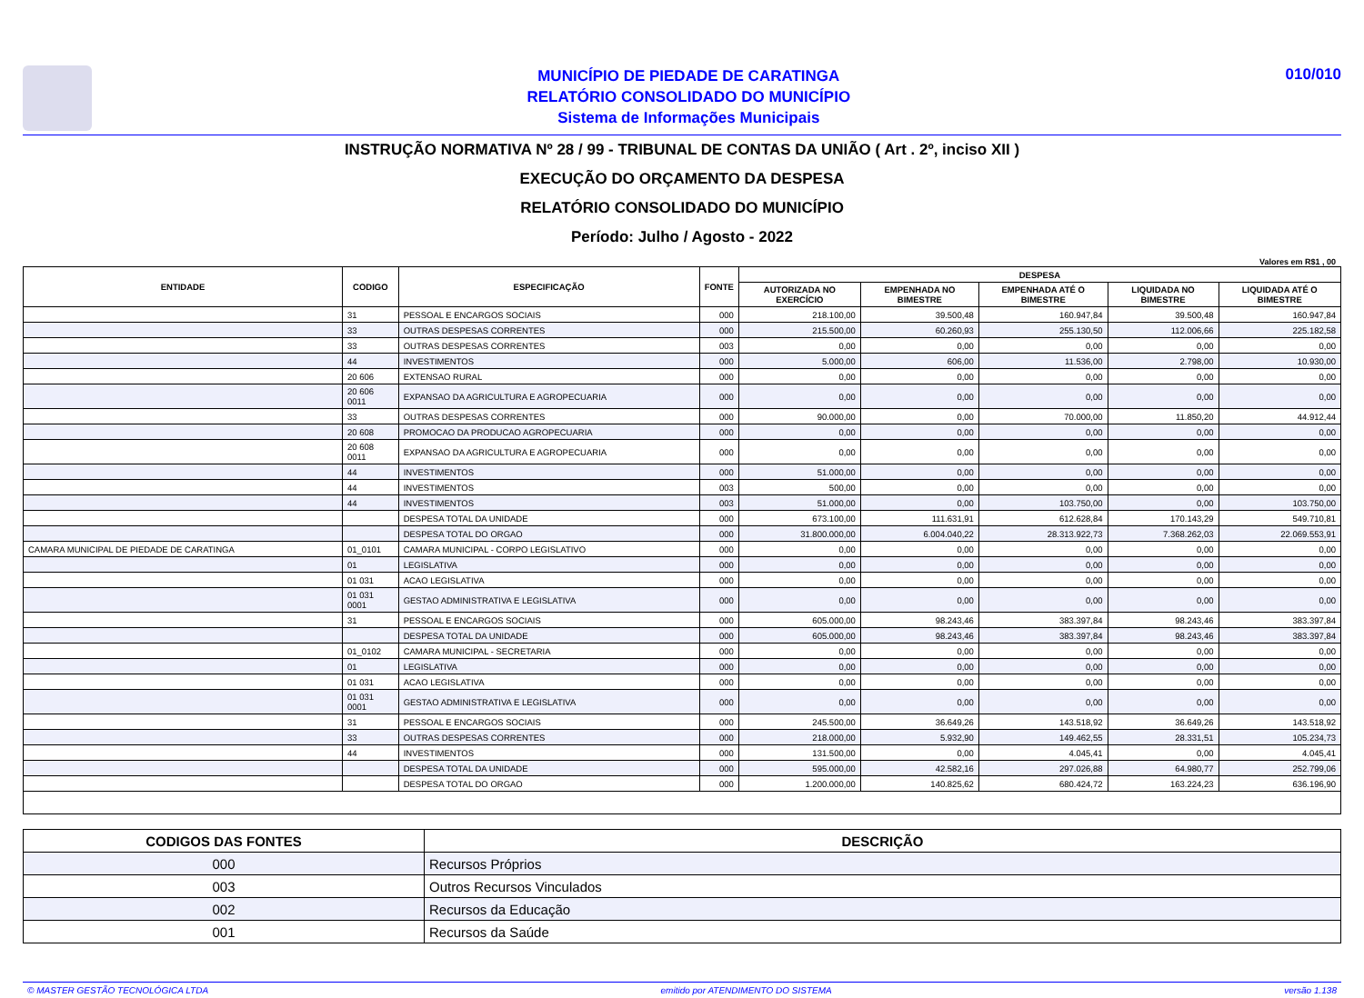MUNICÍPIO DE PIEDADE DE CARATINGA
RELATÓRIO CONSOLIDADO DO MUNICÍPIO
Sistema de Informações Municipais
010/010
INSTRUÇÃO NORMATIVA Nº 28 / 99 - TRIBUNAL DE CONTAS DA UNIÃO ( Art . 2º, inciso XII )
EXECUÇÃO DO ORÇAMENTO DA DESPESA
RELATÓRIO CONSOLIDADO DO MUNICÍPIO
Período: Julho / Agosto - 2022
Valores em R$1 , 00
| ENTIDADE | CODIGO | ESPECIFICAÇÃO | FONTE | DESPESA | | | | |
| --- | --- | --- | --- | --- | --- | --- | --- | --- |
| | | | | AUTORIZADA NO EXERCÍCIO | EMPENHADA NO BIMESTRE | EMPENHADA ATÉ O BIMESTRE | LIQUIDADA NO BIMESTRE | LIQUIDADA ATÉ O BIMESTRE |
| | 31 | PESSOAL E ENCARGOS SOCIAIS | 000 | 218.100,00 | 39.500,48 | 160.947,84 | 39.500,48 | 160.947,84 |
| | 33 | OUTRAS DESPESAS CORRENTES | 000 | 215.500,00 | 60.260,93 | 255.130,50 | 112.006,66 | 225.182,58 |
| | 33 | OUTRAS DESPESAS CORRENTES | 003 | 0,00 | 0,00 | 0,00 | 0,00 | 0,00 |
| | 44 | INVESTIMENTOS | 000 | 5.000,00 | 606,00 | 11.536,00 | 2.798,00 | 10.930,00 |
| | 20 606 | EXTENSAO RURAL | 000 | 0,00 | 0,00 | 0,00 | 0,00 | 0,00 |
| | 20 606 0011 | EXPANSAO DA AGRICULTURA E AGROPECUARIA | 000 | 0,00 | 0,00 | 0,00 | 0,00 | 0,00 |
| | 33 | OUTRAS DESPESAS CORRENTES | 000 | 90.000,00 | 0,00 | 70.000,00 | 11.850,20 | 44.912,44 |
| | 20 608 | PROMOCAO DA PRODUCAO AGROPECUARIA | 000 | 0,00 | 0,00 | 0,00 | 0,00 | 0,00 |
| | 20 608 0011 | EXPANSAO DA AGRICULTURA E AGROPECUARIA | 000 | 0,00 | 0,00 | 0,00 | 0,00 | 0,00 |
| | 44 | INVESTIMENTOS | 000 | 51.000,00 | 0,00 | 0,00 | 0,00 | 0,00 |
| | 44 | INVESTIMENTOS | 003 | 500,00 | 0,00 | 0,00 | 0,00 | 0,00 |
| | 44 | INVESTIMENTOS | 003 | 51.000,00 | 0,00 | 103.750,00 | 0,00 | 103.750,00 |
| | | DESPESA TOTAL DA UNIDADE | 000 | 673.100,00 | 111.631,91 | 612.628,84 | 170.143,29 | 549.710,81 |
| | | DESPESA TOTAL DO ORGAO | 000 | 31.800.000,00 | 6.004.040,22 | 28.313.922,73 | 7.368.262,03 | 22.069.553,91 |
| CAMARA MUNICIPAL DE PIEDADE DE CARATINGA | 01_0101 | CAMARA MUNICIPAL - CORPO LEGISLATIVO | 000 | 0,00 | 0,00 | 0,00 | 0,00 | 0,00 |
| | 01 | LEGISLATIVA | 000 | 0,00 | 0,00 | 0,00 | 0,00 | 0,00 |
| | 01 031 | ACAO LEGISLATIVA | 000 | 0,00 | 0,00 | 0,00 | 0,00 | 0,00 |
| | 01 031 0001 | GESTAO ADMINISTRATIVA E LEGISLATIVA | 000 | 0,00 | 0,00 | 0,00 | 0,00 | 0,00 |
| | 31 | PESSOAL E ENCARGOS SOCIAIS | 000 | 605.000,00 | 98.243,46 | 383.397,84 | 98.243,46 | 383.397,84 |
| | | DESPESA TOTAL DA UNIDADE | 000 | 605.000,00 | 98.243,46 | 383.397,84 | 98.243,46 | 383.397,84 |
| | 01_0102 | CAMARA MUNICIPAL - SECRETARIA | 000 | 0,00 | 0,00 | 0,00 | 0,00 | 0,00 |
| | 01 | LEGISLATIVA | 000 | 0,00 | 0,00 | 0,00 | 0,00 | 0,00 |
| | 01 031 | ACAO LEGISLATIVA | 000 | 0,00 | 0,00 | 0,00 | 0,00 | 0,00 |
| | 01 031 0001 | GESTAO ADMINISTRATIVA E LEGISLATIVA | 000 | 0,00 | 0,00 | 0,00 | 0,00 | 0,00 |
| | 31 | PESSOAL E ENCARGOS SOCIAIS | 000 | 245.500,00 | 36.649,26 | 143.518,92 | 36.649,26 | 143.518,92 |
| | 33 | OUTRAS DESPESAS CORRENTES | 000 | 218.000,00 | 5.932,90 | 149.462,55 | 28.331,51 | 105.234,73 |
| | 44 | INVESTIMENTOS | 000 | 131.500,00 | 0,00 | 4.045,41 | 0,00 | 4.045,41 |
| | | DESPESA TOTAL DA UNIDADE | 000 | 595.000,00 | 42.582,16 | 297.026,88 | 64.980,77 | 252.799,06 |
| | | DESPESA TOTAL DO ORGAO | 000 | 1.200.000,00 | 140.825,62 | 680.424,72 | 163.224,23 | 636.196,90 |
| CODIGOS DAS FONTES | DESCRIÇÃO |
| --- | --- |
| 000 | Recursos Próprios |
| 003 | Outros Recursos Vinculados |
| 002 | Recursos da Educação |
| 001 | Recursos da Saúde |
© MASTER GESTÃO TECNOLÓGICA LTDA emitido por ATENDIMENTO DO SISTEMA versão 1.138